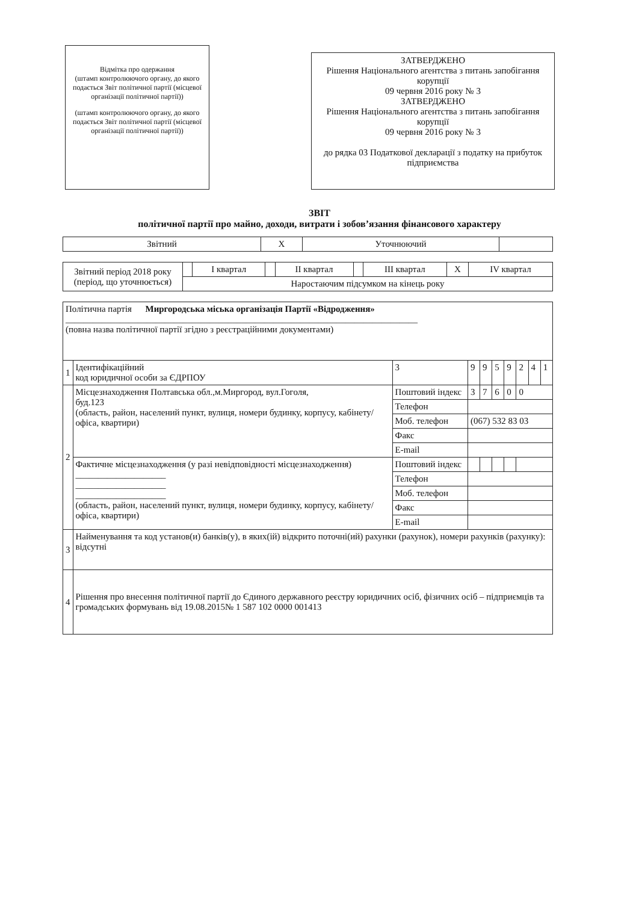Відмітка про одержання
(штамп контролюючого органу, до якого подається Звіт політичної партії (місцевої організації політичної партії))
(штамп контролюючого органу, до якого подається Звіт політичної партії (місцевої організації політичної партії))
ЗАТВЕРДЖЕНО
Рішення Національного агентства з питань запобігання корупції
09 червня 2016 року № 3
ЗАТВЕРДЖЕНО
Рішення Національного агентства з питань запобігання корупції
09 червня 2016 року № 3
до рядка 03 Податкової декларації з податку на прибуток підприємства
ЗВІТ
політичної партії про майно, доходи, витрати і зобов’язання фінансового характеру
| Звітний | Х | Уточнюючий | |
| Звітний період 2018 року (період, що уточнюється) | | І квартал | | ІІ квартал | | ІІІ квартал | Х | IV квартал |
| | Наростаючим підсумком на кінець року | | | | | | | |
| Політична партія Миргородська міська організація Партії «Відродження» ______________________________________________________________________________ (повна назва політичної партії згідно з реєстраційними документами) | | | | | | | | | | |
| 1 | Ідентифікаційний код юридичної особи за ЄДРПОУ | | 3 | 9 | 9 | 5 | 9 | 2 | 4 | 1 |
| 2 | Місцезнаходження Полтавська обл.,м.Миргород, вул.Гоголя, буд.123 (область, район, населений пункт, вулиця, номери будинку, корпусу, кабінету/офіса, квартири) | Поштовий індекс | | 3 | 7 | 6 | 0 | 0 | | |
| | | Телефон | | | | | | | | |
| | | Моб. телефон | | (067) 532 83 03 | | | | | | |
| | | Факс | | | | | | | | |
| | | E-mail | | | | | | | | |
| | Фактичне місцезнаходження (у разі невідповідності місцезнаходження) ____________________ ____________________ ____________________ (область, район, населений пункт, вулиця, номери будинку, корпусу, кабінету/офіса, квартири) | Поштовий індекс | | | | | | | | |
| | | Телефон | | | | | | | | |
| | | Моб. телефон | | | | | | | | |
| | | Факс | | | | | | | | |
| | | E-mail | | | | | | | | |
| 3 | Найменування та код установ(и) банків(у), в яких(ій) відкрито поточні(ий) рахунки (рахунок), номери рахунків (рахунку): відсутні | | | | | | | | | |
| 4 | Рішення про внесення політичної партії до Єдиного державного реєстру юридичних осіб, фізичних осіб – підприємців та громадських формувань від 19.08.2015№ 1 587 102 0000 001413 | | | | | | | | | |